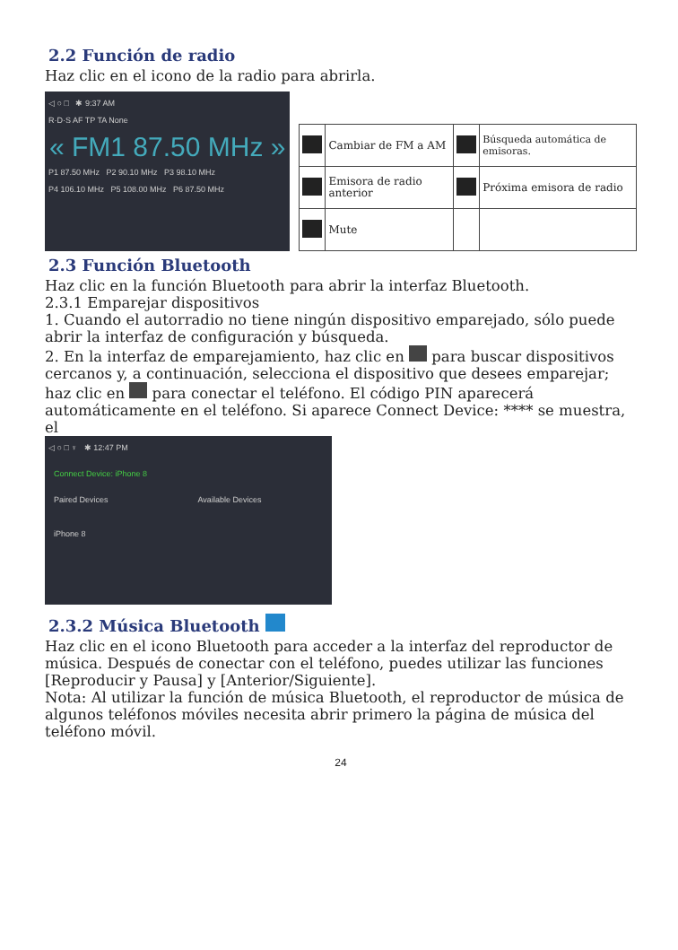2.2 Función de radio
Haz clic en el icono de la radio para abrirla.
◁ ○ □ ✱ 9:37 AM
R·D·S AF TP TA None
« FM1 87.50 MHz »
P1 87.50 MHz P2 90.10 MHz P3 98.10 MHz
P4 106.10 MHz P5 108.00 MHz P6 87.50 MHz
| | Cambiar de FM a AM | | Búsqueda automática de emisoras. |
| | Emisora de radio anterior | | Próxima emisora de radio |
| | Mute | | |
2.3 Función Bluetooth
Haz clic en la función Bluetooth para abrir la interfaz Bluetooth.
2.3.1 Emparejar dispositivos
1. Cuando el autorradio no tiene ningún dispositivo emparejado, sólo puede abrir la interfaz de configuración y búsqueda.
2. En la interfaz de emparejamiento, haz clic en para buscar dispositivos cercanos y, a continuación, selecciona el dispositivo que desees emparejar; haz clic en para conectar el teléfono. El código PIN aparecerá automáticamente en el teléfono. Si aparece Connect Device: **** se muestra, el
◁ ○ □ ♆ ✱ 12:47 PM
Connect Device: iPhone 8
Paired Devices
iPhone 8
Available Devices
2.3.2 Música Bluetooth
Haz clic en el icono Bluetooth para acceder a la interfaz del reproductor de música. Después de conectar con el teléfono, puedes utilizar las funciones [Reproducir y Pausa] y [Anterior/Siguiente].
Nota: Al utilizar la función de música Bluetooth, el reproductor de música de algunos teléfonos móviles necesita abrir primero la página de música del teléfono móvil.
24